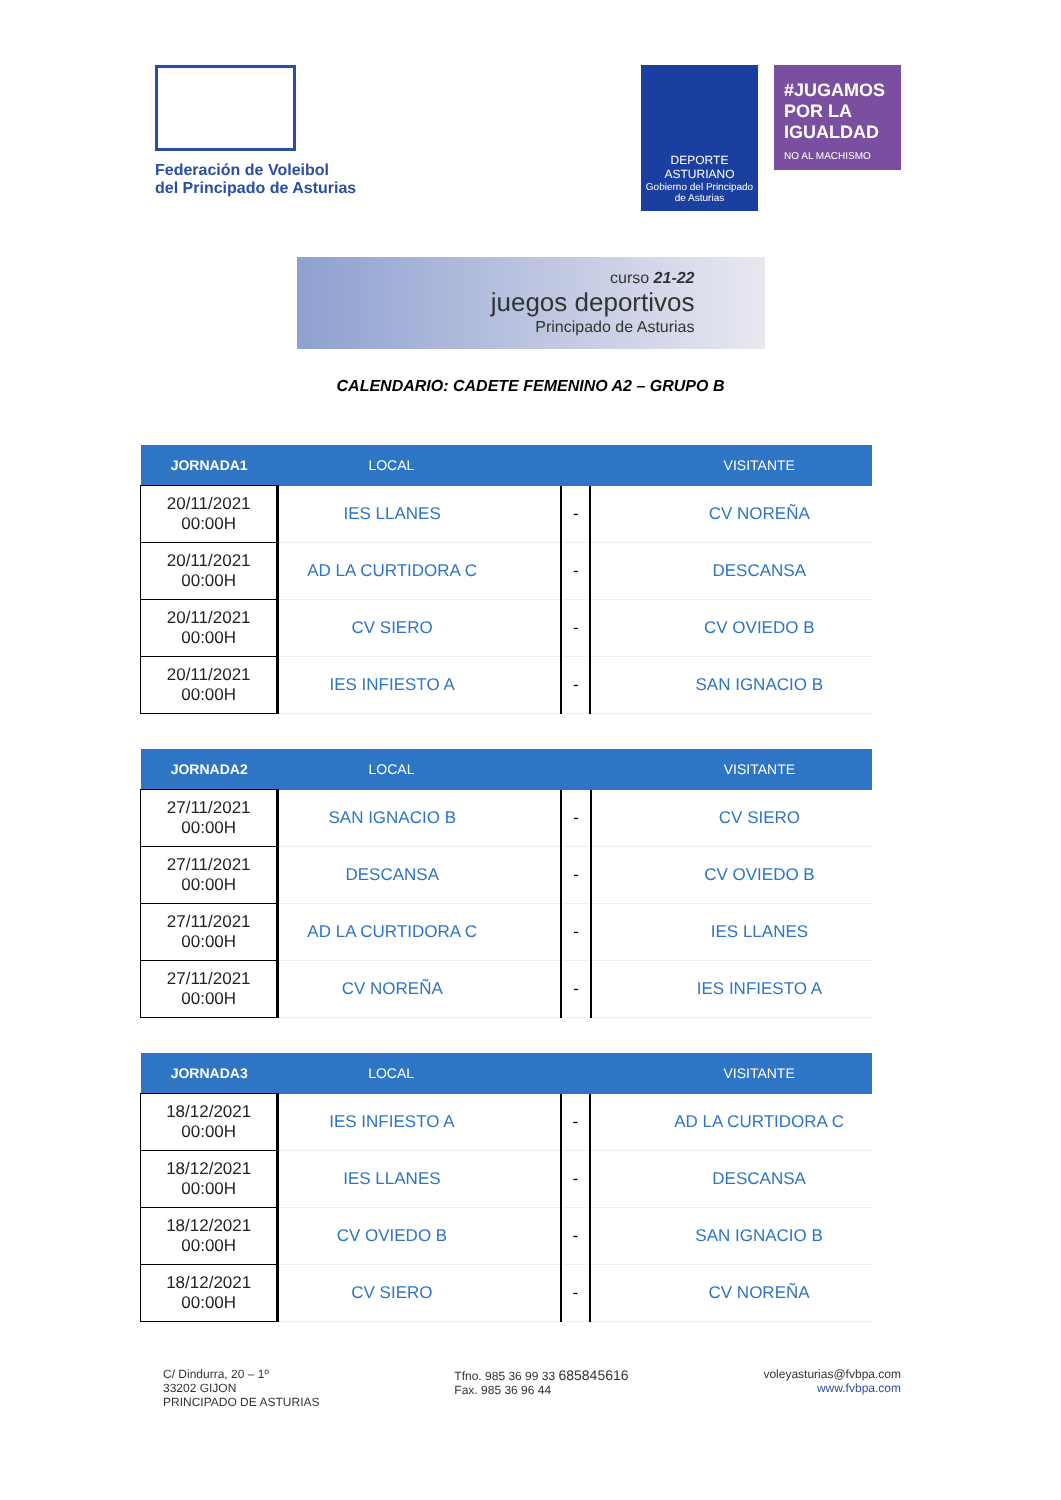Federación de Voleibol
del Principado de Asturias
DEPORTE
ASTURIANO
Gobierno del Principado de Asturias
#JUGAMOS POR LA IGUALDAD
NO AL MACHISMO
curso 21-22
juegos deportivos
Principado de Asturias
CALENDARIO: CADETE FEMENINO A2 – GRUPO B
| JORNADA1 | LOCAL | | | | VISITANTE |
| --- | --- | --- | --- | --- | --- |
| 20/11/2021 00:00H | IES LLANES | | - | | CV NOREÑA |
| 20/11/2021 00:00H | AD LA CURTIDORA C | | - | | DESCANSA |
| 20/11/2021 00:00H | CV SIERO | | - | | CV OVIEDO B |
| 20/11/2021 00:00H | IES INFIESTO A | | - | | SAN IGNACIO B |
| JORNADA2 | LOCAL | | | | VISITANTE |
| --- | --- | --- | --- | --- | --- |
| 27/11/2021 00:00H | SAN IGNACIO B | | - | | CV SIERO |
| 27/11/2021 00:00H | DESCANSA | | - | | CV OVIEDO B |
| 27/11/2021 00:00H | AD LA CURTIDORA C | | - | | IES LLANES |
| 27/11/2021 00:00H | CV NOREÑA | | - | | IES INFIESTO A |
| JORNADA3 | LOCAL | | | | VISITANTE |
| --- | --- | --- | --- | --- | --- |
| 18/12/2021 00:00H | IES INFIESTO A | | - | | AD LA CURTIDORA C |
| 18/12/2021 00:00H | IES LLANES | | - | | DESCANSA |
| 18/12/2021 00:00H | CV OVIEDO B | | - | | SAN IGNACIO B |
| 18/12/2021 00:00H | CV SIERO | | - | | CV NOREÑA |
C/ Dindurra, 20 – 1º
33202 GIJON
PRINCIPADO DE ASTURIAS
Tfno. 985 36 99 33 685845616
Fax. 985 36 96 44
voleyasturias@fvbpa.com
www.fvbpa.com